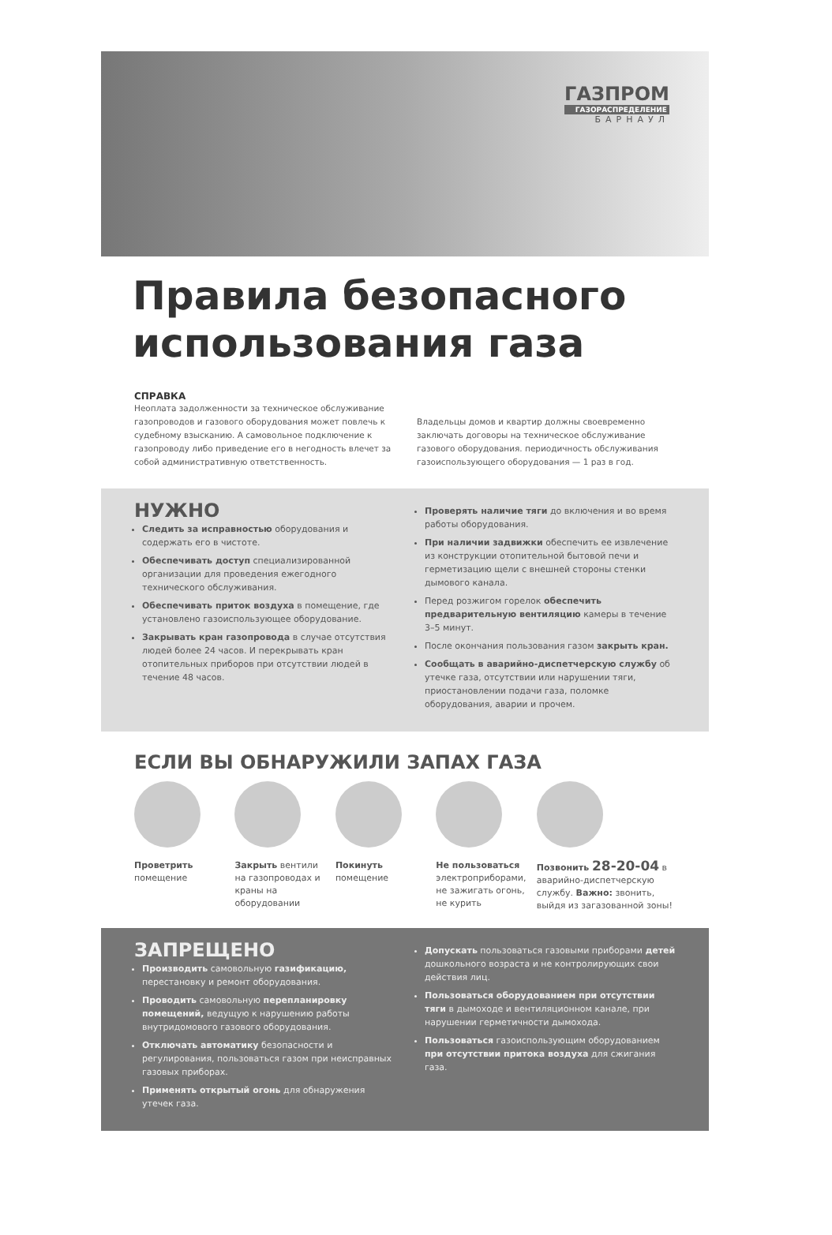ГАЗПРОМ
ГАЗОРАСПРЕДЕЛЕНИЕ
БАРНАУЛ
Правила безопасного использования газа
СПРАВКА
Неоплата задолженности за техническое обслуживание газопроводов и газового оборудования может повлечь к судебному взысканию. А самовольное подключение к газопроводу либо приведение его в негодность влечет за собой административную ответственность.
Владельцы домов и квартир должны своевременно заключать договоры на техническое обслуживание газового оборудования. периодичность обслуживания газоиспользующего оборудования — 1 раз в год.
НУЖНО
Следить за исправностью оборудования и содержать его в чистоте.
Обеспечивать доступ специализированной организации для проведения ежегодного технического обслуживания.
Обеспечивать приток воздуха в помещение, где установлено газоиспользующее оборудование.
Закрывать кран газопровода в случае отсутствия людей более 24 часов. И перекрывать кран отопительных приборов при отсутствии людей в течение 48 часов.
Проверять наличие тяги до включения и во время работы оборудования.
При наличии задвижки обеспечить ее извлечение из конструкции отопительной бытовой печи и герметизацию щели с внешней стороны стенки дымового канала.
Перед розжигом горелок обеспечить предварительную вентиляцию камеры в течение 3–5 минут.
После окончания пользования газом закрыть кран.
Сообщать в аварийно-диспетчерскую службу об утечке газа, отсутствии или нарушении тяги, приостановлении подачи газа, поломке оборудования, аварии и прочем.
ЕСЛИ ВЫ ОБНАРУЖИЛИ ЗАПАХ ГАЗА
Проветрить помещение Закрыть вентили на газопроводах и краны на оборудовании
Покинуть помещение Не пользоваться электроприборами, не зажигать огонь, не курить
Позвонить 28-20-04 в аварийно-диспетчерскую службу. Важно: звонить, выйдя из загазованной зоны!
ЗАПРЕЩЕНО
Производить самовольную газификацию, перестановку и ремонт оборудования.
Проводить самовольную перепланировку помещений, ведущую к нарушению работы внутридомового газового оборудования.
Отключать автоматику безопасности и регулирования, пользоваться газом при неисправных газовых приборах.
Применять открытый огонь для обнаружения утечек газа.
Допускать пользоваться газовыми приборами детей дошкольного возраста и не контролирующих свои действия лиц.
Пользоваться оборудованием при отсутствии тяги в дымоходе и вентиляционном канале, при нарушении герметичности дымохода.
Пользоваться газоиспользующим оборудованием при отсутствии притока воздуха для сжигания газа.